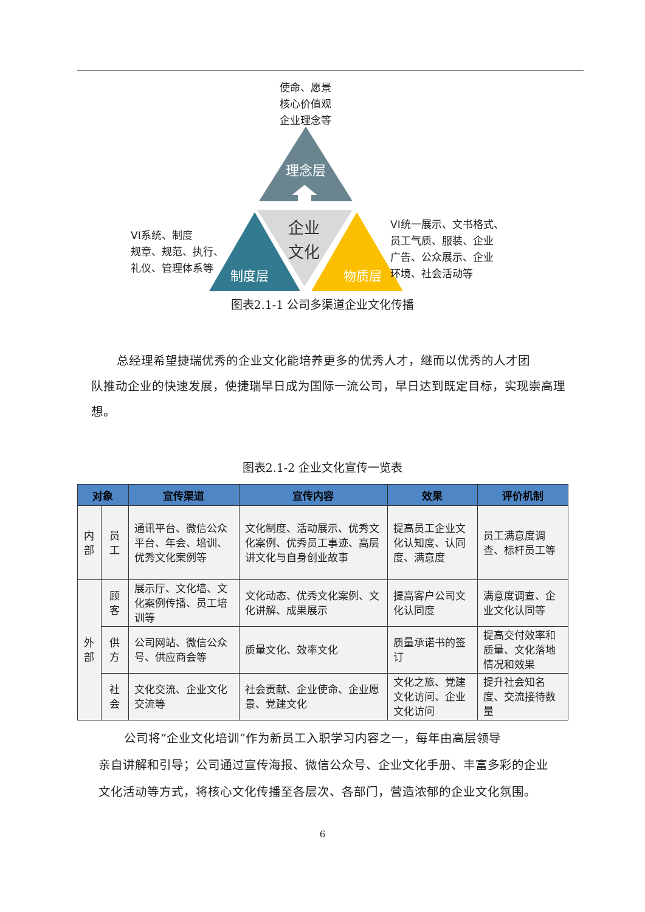理念层
制度层
物质层
企业
文化
使命、愿景
核心价值观
企业理念等
VI系统、制度
规章、规范、执行、
礼仪、管理体系等
VI统一展示、文书格式、
员工气质、服装、企业
广告、公众展示、企业
环境、社会活动等
图表2.1-1 公司多渠道企业文化传播
总经理希望捷瑞优秀的企业文化能培养更多的优秀人才，继而以优秀的人才团
队推动企业的快速发展，使捷瑞早日成为国际一流公司，早日达到既定目标，实现崇高理想。
图表2.1-2 企业文化宣传一览表
| 对象 | | 宣传渠道 | 宣传内容 | 效果 | 评价机制 |
| --- | --- | --- | --- | --- | --- |
| 内 部 | 员 工 | 通讯平台、微信公众平台、年会、培训、优秀文化案例等 | 文化制度、活动展示、优秀文化案例、优秀员工事迹、高层讲文化与自身创业故事 | 提高员工企业文化认知度、认同度、满意度 | 员工满意度调查、标杆员工等 |
| 外 部 | 顾 客 | 展示厅、文化墙、文化案例传播、员工培训等 | 文化动态、优秀文化案例、文化讲解、成果展示 | 提高客户公司文化认同度 | 满意度调查、企业文化认同等 |
| | 供 方 | 公司网站、微信公众号、供应商会等 | 质量文化、效率文化 | 质量承诺书的签订 | 提高交付效率和质量、文化落地情况和效果 |
| | 社 会 | 文化交流、企业文化交流等 | 社会贡献、企业使命、企业愿景、党建文化 | 文化之旅、党建文化访问、企业文化访问 | 提升社会知名度、交流接待数量 |
公司将“企业文化培训”作为新员工入职学习内容之一，每年由高层领导
亲自讲解和引导；公司通过宣传海报、微信公众号、企业文化手册、丰富多彩的企业文化活动等方式，将核心文化传播至各层次、各部门，营造浓郁的企业文化氛围。
6